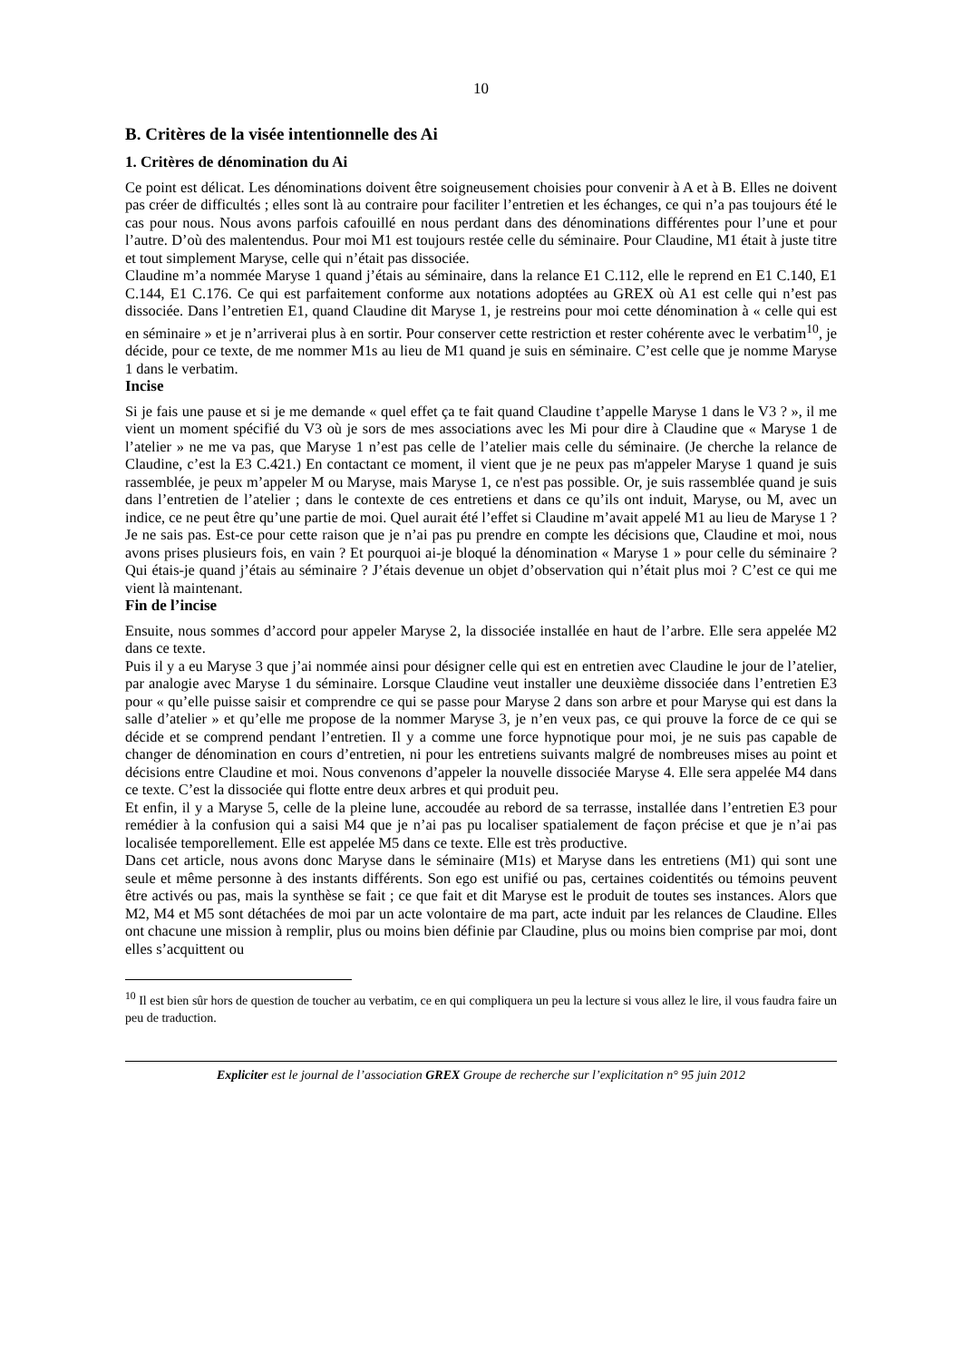10
B. Critères de la visée intentionnelle des Ai
1. Critères de dénomination du Ai
Ce point est délicat. Les dénominations doivent être soigneusement choisies pour convenir à A et à B. Elles ne doivent pas créer de difficultés ; elles sont là au contraire pour faciliter l’entretien et les échanges, ce qui n’a pas toujours été le cas pour nous. Nous avons parfois cafouillé en nous perdant dans des dénominations différentes pour l’une et pour l’autre. D’où des malentendus. Pour moi M1 est toujours restée celle du séminaire. Pour Claudine, M1 était à juste titre et tout simplement Maryse, celle qui n’était pas dissociée.
Claudine m’a nommée Maryse 1 quand j’étais au séminaire, dans la relance E1 C.112, elle le reprend en E1 C.140, E1 C.144, E1 C.176. Ce qui est parfaitement conforme aux notations adoptées au GREX où A1 est celle qui n’est pas dissociée. Dans l’entretien E1, quand Claudine dit Maryse 1, je restreins pour moi cette dénomination à « celle qui est en séminaire » et je n’arriverai plus à en sortir. Pour conserver cette restriction et rester cohérente avec le verbatim<sup>10</sup>, je décide, pour ce texte, de me nommer M1s au lieu de M1 quand je suis en séminaire. C’est celle que je nomme Maryse 1 dans le verbatim.
Incise
Si je fais une pause et si je me demande « quel effet ça te fait quand Claudine t’appelle Maryse 1 dans le V3 ? », il me vient un moment spécifié du V3 où je sors de mes associations avec les Mi pour dire à Claudine que « Maryse 1 de l’atelier » ne me va pas, que Maryse 1 n’est pas celle de l’atelier mais celle du séminaire. (Je cherche la relance de Claudine, c’est la E3 C.421.) En contactant ce moment, il vient que je ne peux pas m'appeler Maryse 1 quand je suis rassemblée, je peux m’appeler M ou Maryse, mais Maryse 1, ce n'est pas possible. Or, je suis rassemblée quand je suis dans l’entretien de l’atelier ; dans le contexte de ces entretiens et dans ce qu’ils ont induit, Maryse, ou M, avec un indice, ce ne peut être qu’une partie de moi. Quel aurait été l’effet si Claudine m’avait appelé M1 au lieu de Maryse 1 ? Je ne sais pas. Est-ce pour cette raison que je n’ai pas pu prendre en compte les décisions que, Claudine et moi, nous avons prises plusieurs fois, en vain ? Et pourquoi ai-je bloqué la dénomination « Maryse 1 » pour celle du séminaire ? Qui étais-je quand j’étais au séminaire ? J’étais devenue un objet d’observation qui n’était plus moi ? C’est ce qui me vient là maintenant.
Fin de l’incise
Ensuite, nous sommes d’accord pour appeler Maryse 2, la dissociée installée en haut de l’arbre. Elle sera appelée M2 dans ce texte.
Puis il y a eu Maryse 3 que j’ai nommée ainsi pour désigner celle qui est en entretien avec Claudine le jour de l’atelier, par analogie avec Maryse 1 du séminaire. Lorsque Claudine veut installer une deuxième dissociée dans l’entretien E3 pour « qu’elle puisse saisir et comprendre ce qui se passe pour Maryse 2 dans son arbre et pour Maryse qui est dans la salle d’atelier » et qu’elle me propose de la nommer Maryse 3, je n’en veux pas, ce qui prouve la force de ce qui se décide et se comprend pendant l’entretien. Il y a comme une force hypnotique pour moi, je ne suis pas capable de changer de dénomination en cours d’entretien, ni pour les entretiens suivants malgré de nombreuses mises au point et décisions entre Claudine et moi. Nous convenons d’appeler la nouvelle dissociée Maryse 4. Elle sera appelée M4 dans ce texte. C’est la dissociée qui flotte entre deux arbres et qui produit peu.
Et enfin, il y a Maryse 5, celle de la pleine lune, accoudée au rebord de sa terrasse, installée dans l’entretien E3 pour remédier à la confusion qui a saisi M4 que je n’ai pas pu localiser spatialement de façon précise et que je n’ai pas localisée temporellement. Elle est appelée M5 dans ce texte. Elle est très productive.
Dans cet article, nous avons donc Maryse dans le séminaire (M1s) et Maryse dans les entretiens (M1) qui sont une seule et même personne à des instants différents. Son ego est unifié ou pas, certaines coidentités ou témoins peuvent être activés ou pas, mais la synthèse se fait ; ce que fait et dit Maryse est le produit de toutes ses instances. Alors que M2, M4 et M5 sont détachées de moi par un acte volontaire de ma part, acte induit par les relances de Claudine. Elles ont chacune une mission à remplir, plus ou moins bien définie par Claudine, plus ou moins bien comprise par moi, dont elles s’acquittent ou
<sup>10</sup> Il est bien sûr hors de question de toucher au verbatim, ce en qui compliquera un peu la lecture si vous allez le lire, il vous faudra faire un peu de traduction.
Expliciter est le journal de l’association GREX Groupe de recherche sur l’explicitation n° 95 juin 2012